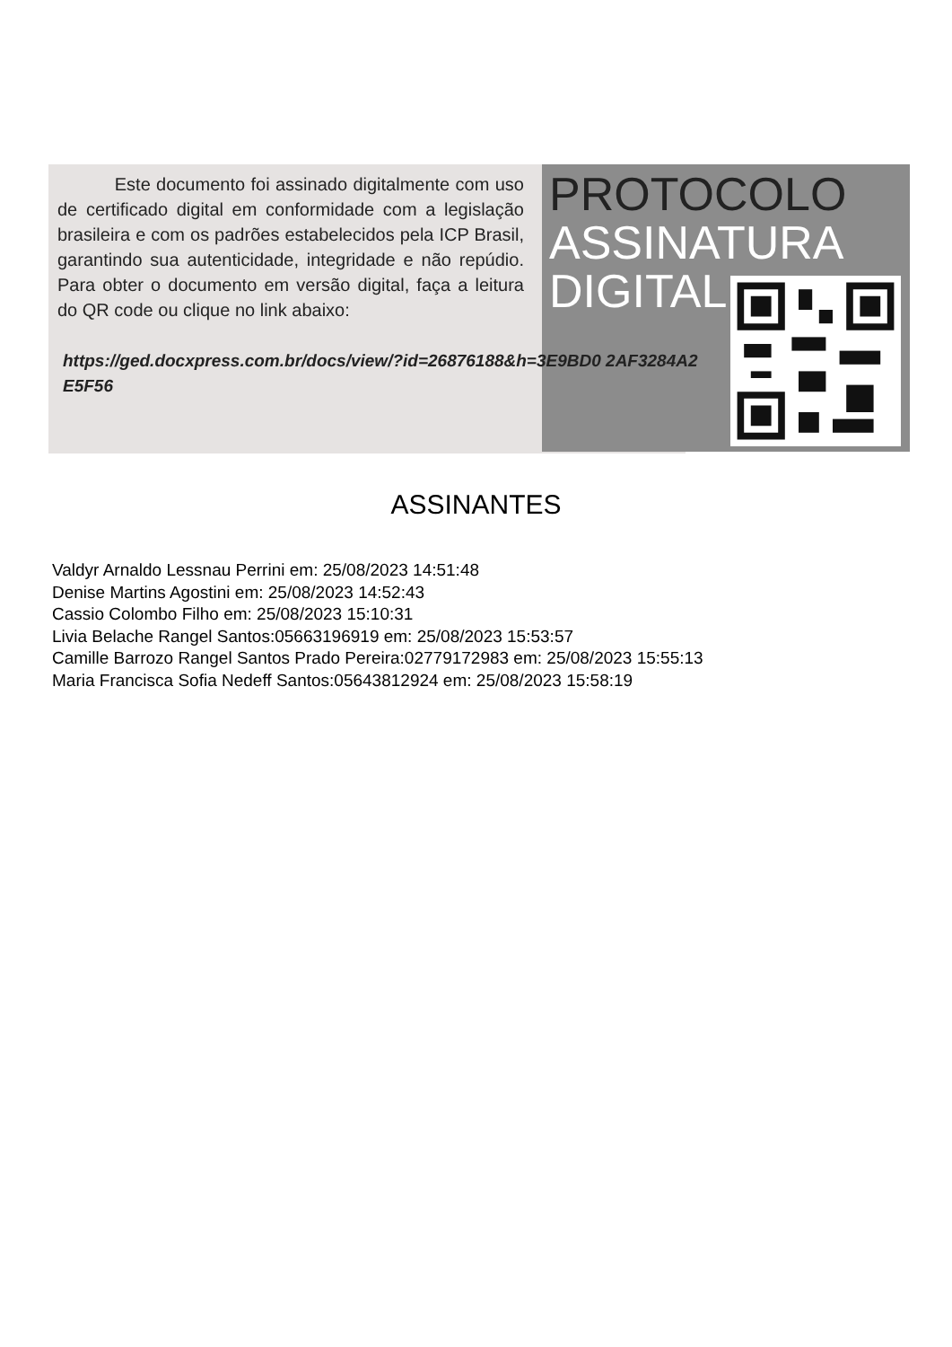Este documento foi assinado digitalmente com uso de certificado digital em conformidade com a legislação brasileira e com os padrões estabelecidos pela ICP Brasil, garantindo sua autenticidade, integridade e não repúdio. Para obter o documento em versão digital, faça a leitura do QR code ou clique no link abaixo:
https://ged.docxpress.com.br/docs/view/?id=26876188&h=3E9BD0 2AF3284A2E5F56
PROTOCOLO
ASSINATURA
DIGITAL
ASSINANTES
Valdyr Arnaldo Lessnau Perrini em: 25/08/2023 14:51:48
Denise Martins Agostini em: 25/08/2023 14:52:43
Cassio Colombo Filho em: 25/08/2023 15:10:31
Livia Belache Rangel Santos:05663196919 em: 25/08/2023 15:53:57
Camille Barrozo Rangel Santos Prado Pereira:02779172983 em: 25/08/2023 15:55:13
Maria Francisca Sofia Nedeff Santos:05643812924 em: 25/08/2023 15:58:19